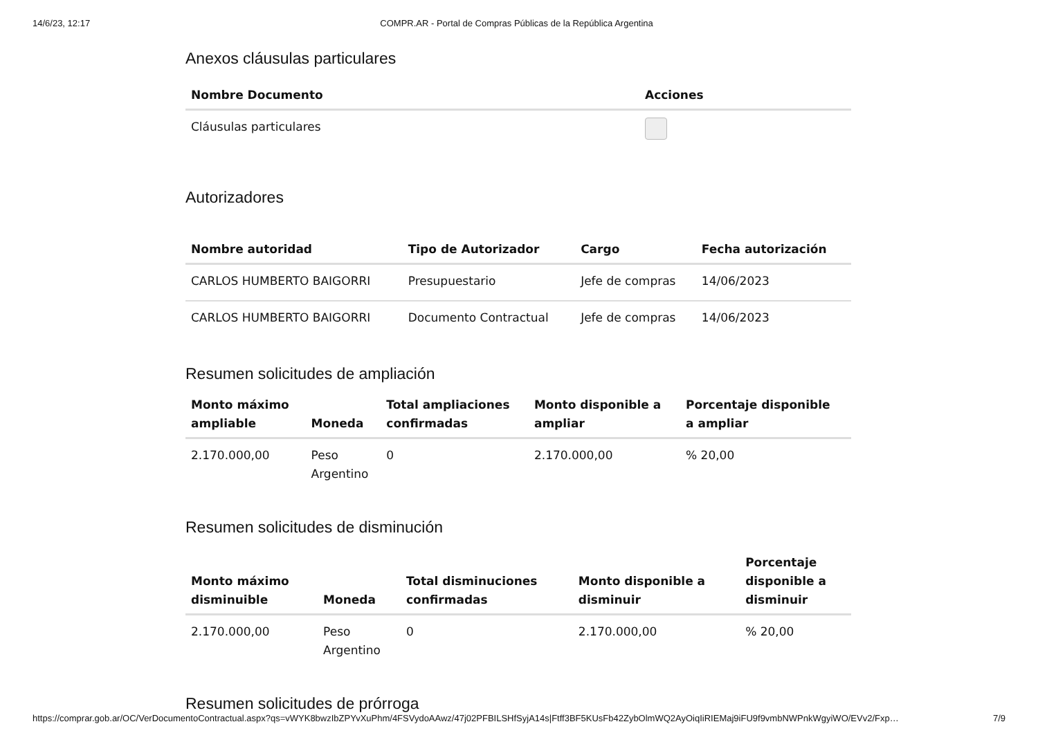14/6/23, 12:17 COMPR.AR - Portal de Compras Públicas de la República Argentina
Anexos cláusulas particulares
| Nombre Documento | Acciones |
| --- | --- |
| Cláusulas particulares | |
Autorizadores
| Nombre autoridad | Tipo de Autorizador | Cargo | Fecha autorización |
| --- | --- | --- | --- |
| CARLOS HUMBERTO BAIGORRI | Presupuestario | Jefe de compras | 14/06/2023 |
| CARLOS HUMBERTO BAIGORRI | Documento Contractual | Jefe de compras | 14/06/2023 |
Resumen solicitudes de ampliación
| Monto máximo ampliable | Moneda | Total ampliaciones confirmadas | Monto disponible a ampliar | Porcentaje disponible a ampliar |
| --- | --- | --- | --- | --- |
| 2.170.000,00 | Peso Argentino | 0 | 2.170.000,00 | % 20,00 |
Resumen solicitudes de disminución
| Monto máximo disminuible | Moneda | Total disminuciones confirmadas | Monto disponible a disminuir | Porcentaje disponible a disminuir |
| --- | --- | --- | --- | --- |
| 2.170.000,00 | Peso Argentino | 0 | 2.170.000,00 | % 20,00 |
Resumen solicitudes de prórroga
https://comprar.gob.ar/OC/VerDocumentoContractual.aspx?qs=vWYK8bwzIbZPYvXuPhm/4FSVydoAAwz/47j02PFBILSHfSyjA14s|Ftff3BF5KUsFb42ZybOlmWQ2AyOiqIiRIEMaj9iFU9f9vmbNWPnkWgyiWO/EVv2/Fxp… 7/9